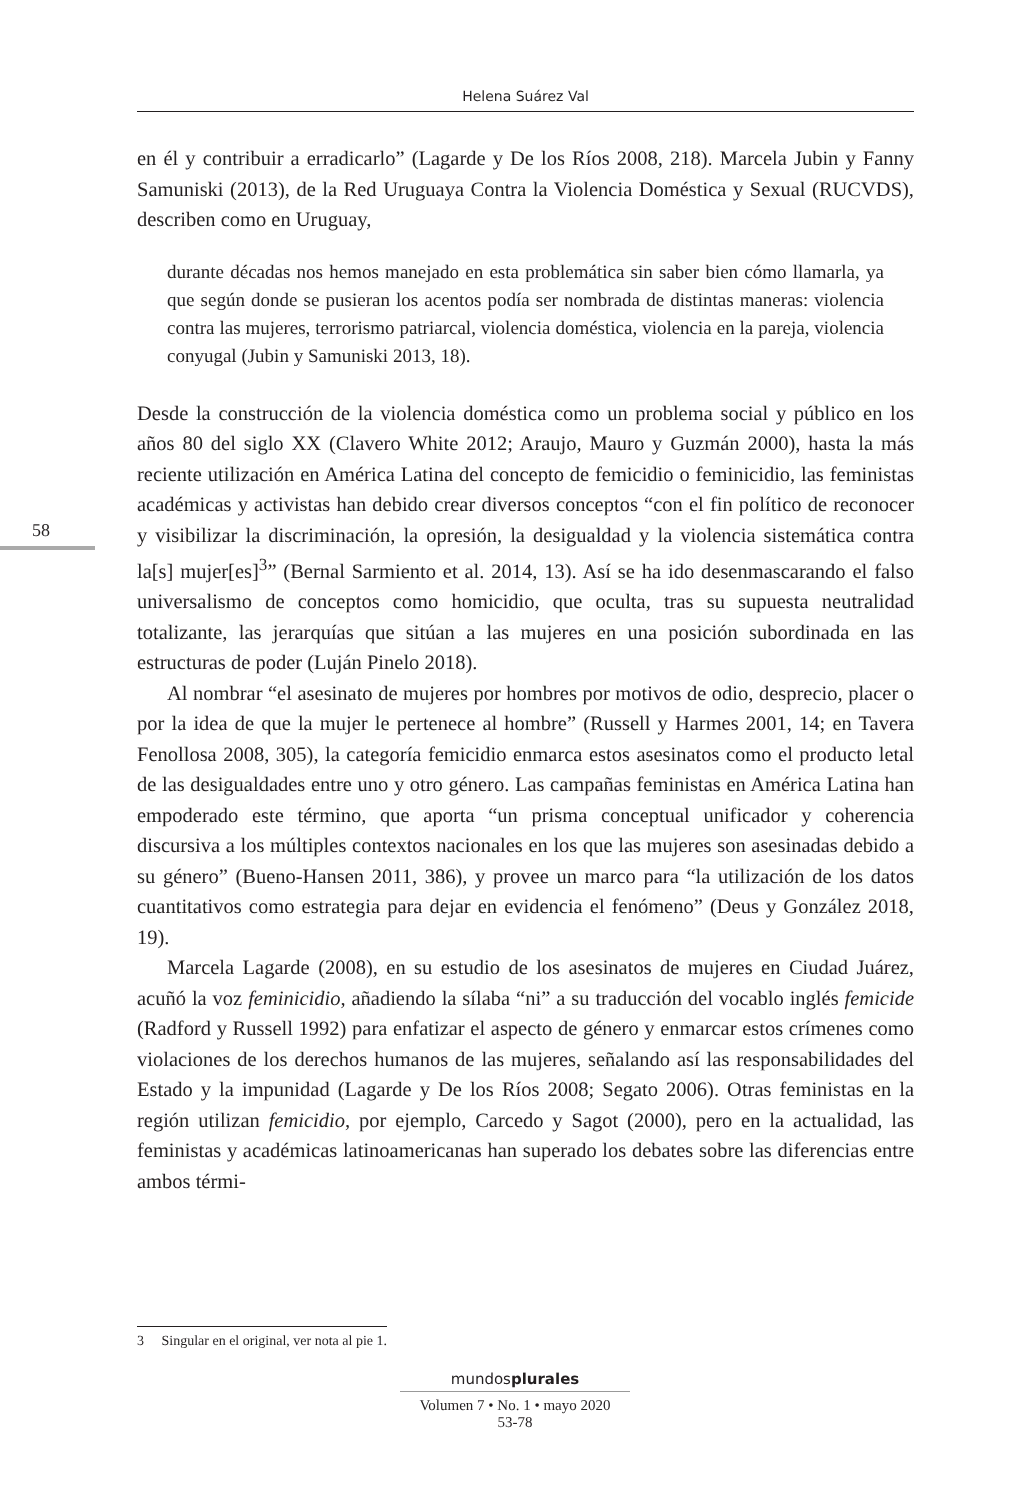Helena Suárez Val
58
en él y contribuir a erradicarlo” (Lagarde y De los Ríos 2008, 218). Marcela Jubin y Fanny Samuniski (2013), de la Red Uruguaya Contra la Violencia Doméstica y Sexual (RUCVDS), describen como en Uruguay,
durante décadas nos hemos manejado en esta problemática sin saber bien cómo llamarla, ya que según donde se pusieran los acentos podía ser nombrada de distintas maneras: violencia contra las mujeres, terrorismo patriarcal, violencia doméstica, violencia en la pareja, violencia conyugal (Jubin y Samuniski 2013, 18).
Desde la construcción de la violencia doméstica como un problema social y público en los años 80 del siglo XX (Clavero White 2012; Araujo, Mauro y Guzmán 2000), hasta la más reciente utilización en América Latina del concepto de femicidio o feminicidio, las feministas académicas y activistas han debido crear diversos conceptos “con el fin político de reconocer y visibilizar la discriminación, la opresión, la desigualdad y la violencia sistemática contra la[s] mujer[es]<sup>3</sup>” (Bernal Sarmiento et al. 2014, 13). Así se ha ido desenmascarando el falso universalismo de conceptos como homicidio, que oculta, tras su supuesta neutralidad totalizante, las jerarquías que sitúan a las mujeres en una posición subordinada en las estructuras de poder (Luján Pinelo 2018).
Al nombrar “el asesinato de mujeres por hombres por motivos de odio, desprecio, placer o por la idea de que la mujer le pertenece al hombre” (Russell y Harmes 2001, 14; en Tavera Fenollosa 2008, 305), la categoría femicidio enmarca estos asesinatos como el producto letal de las desigualdades entre uno y otro género. Las campañas feministas en América Latina han empoderado este término, que aporta “un prisma conceptual unificador y coherencia discursiva a los múltiples contextos nacionales en los que las mujeres son asesinadas debido a su género” (Bueno-Hansen 2011, 386), y provee un marco para “la utilización de los datos cuantitativos como estrategia para dejar en evidencia el fenómeno” (Deus y González 2018, 19).
Marcela Lagarde (2008), en su estudio de los asesinatos de mujeres en Ciudad Juárez, acuñó la voz feminicidio, añadiendo la sílaba “ni” a su traducción del vocablo inglés femicide (Radford y Russell 1992) para enfatizar el aspecto de género y enmarcar estos crímenes como violaciones de los derechos humanos de las mujeres, señalando así las responsabilidades del Estado y la impunidad (Lagarde y De los Ríos 2008; Segato 2006). Otras feministas en la región utilizan femicidio, por ejemplo, Carcedo y Sagot (2000), pero en la actualidad, las feministas y académicas latinoamericanas han superado los debates sobre las diferencias entre ambos térmi-
3 Singular en el original, ver nota al pie 1.
mundosplurales
Volumen 7 • No. 1 • mayo 2020
53-78